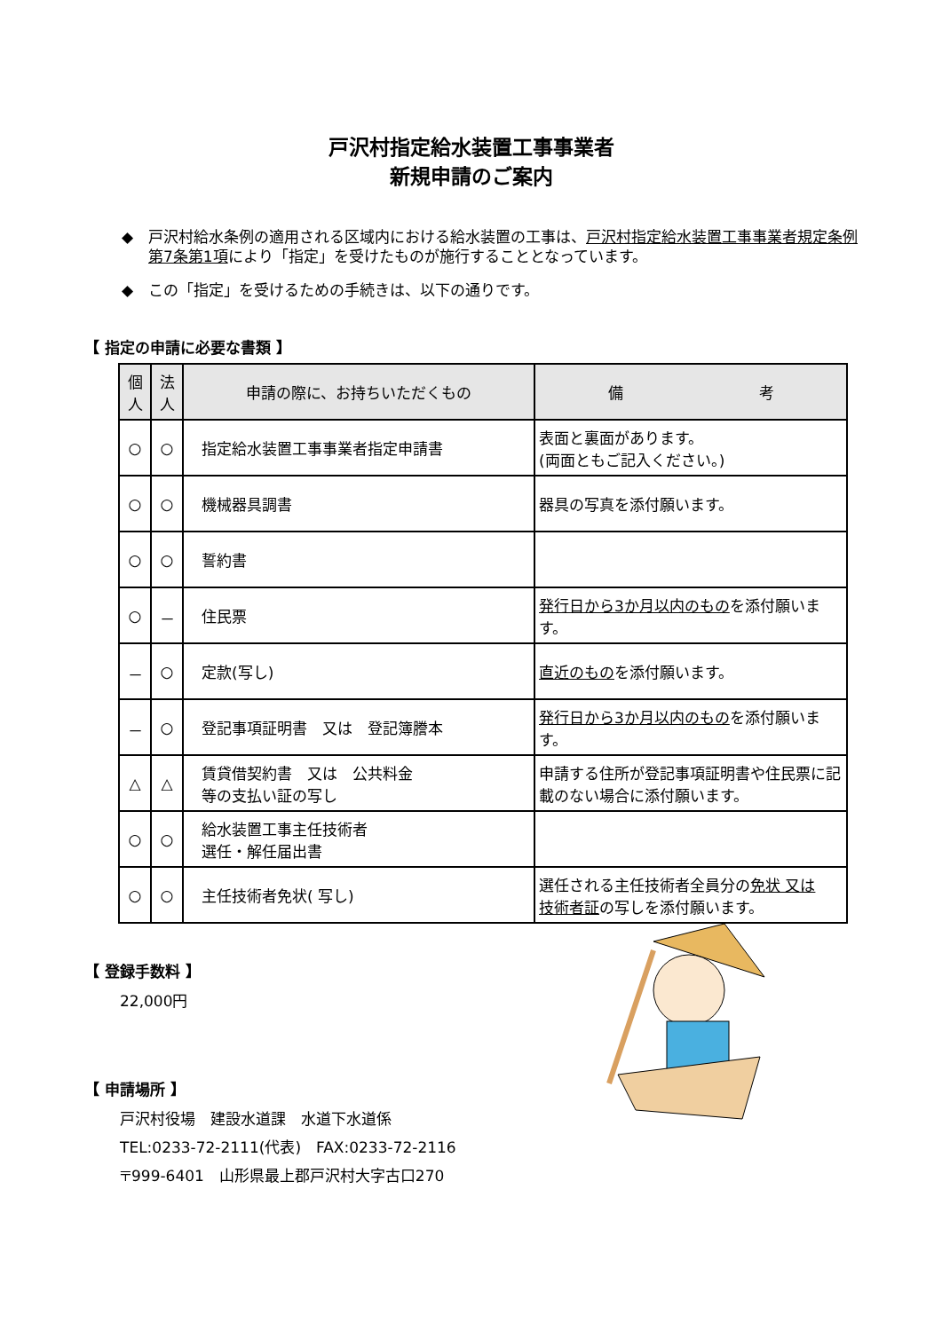戸沢村指定給水装置工事事業者
新規申請のご案内
◆ 戸沢村給水条例の適用される区域内における給水装置の工事は、戸沢村指定給水装置工事事業者規定条例第7条第1項により「指定」を受けたものが施行することとなっています。
◆ この「指定」を受けるための手続きは、以下の通りです。
【 指定の申請に必要な書類 】
| 個 人 | 法 人 | 申請の際に、お持ちいただくもの | 備 考 |
| --- | --- | --- | --- |
| ○ | ○ | 指定給水装置工事事業者指定申請書 | 表面と裏面があります。 (両面ともご記入ください。) |
| ○ | ○ | 機械器具調書 | 器具の写真を添付願います。 |
| ○ | ○ | 誓約書 | |
| ○ | － | 住民票 | 発行日から3か月以内のもの を添付願います。 |
| － | ○ | 定款(写し) | 直近のもの を添付願います。 |
| － | ○ | 登記事項証明書 又は 登記簿謄本 | 発行日から3か月以内のもの を添付願います。 |
| △ | △ | 賃貸借契約書 又は 公共料金 等の支払い証の写し | 申請する住所が登記事項証明書や住民票に記載のない場合に添付願います。 |
| ○ | ○ | 給水装置工事主任技術者 選任・解任届出書 | |
| ○ | ○ | 主任技術者免状( 写し) | 選任される主任技術者全員分の 免状 又は 技術者証 の写しを添付願います。 |
【 登録手数料 】
22,000円
【 申請場所 】
戸沢村役場　建設水道課　水道下水道係
TEL:0233-72-2111(代表)　FAX:0233-72-2116
〒999-6401　山形県最上郡戸沢村大字古口270